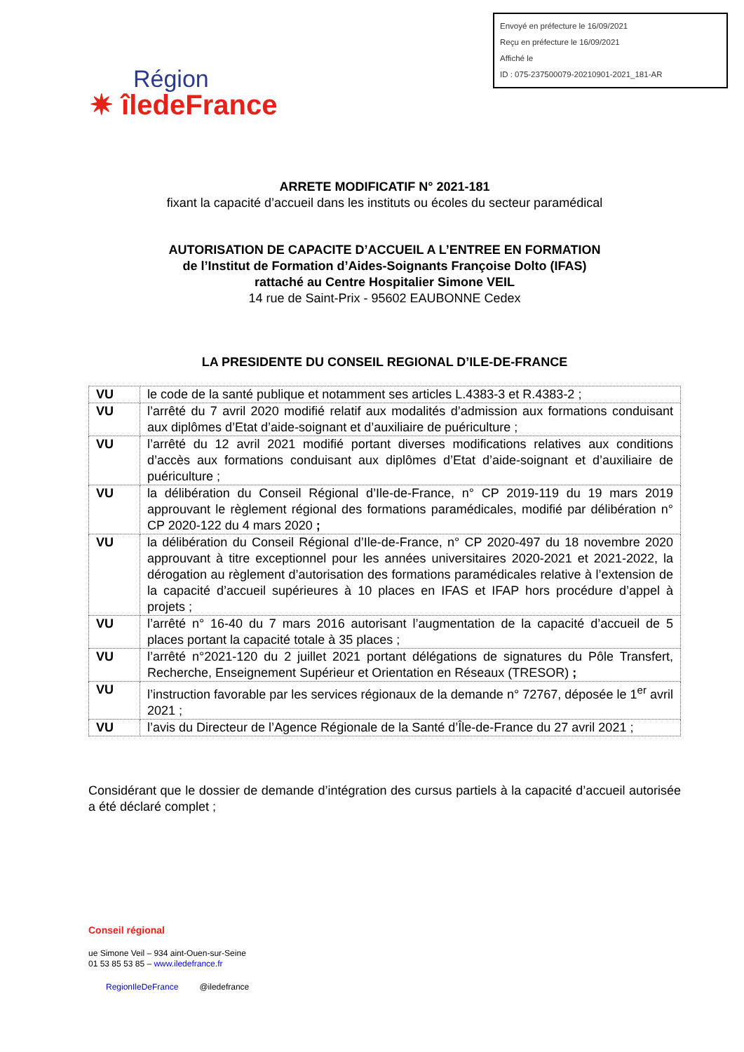Envoyé en préfecture le 16/09/2021
Reçu en préfecture le 16/09/2021
Affiché le
ID : 075-237500079-20210901-2021_181-AR
Région
✷ îledeFrance
ARRETE MODIFICATIF N° 2021-181
fixant la capacité d’accueil dans les instituts ou écoles du secteur paramédical
AUTORISATION DE CAPACITE D’ACCUEIL A L’ENTREE EN FORMATION
de l’Institut de Formation d’Aides-Soignants Françoise Dolto (IFAS)
rattaché au Centre Hospitalier Simone VEIL
14 rue de Saint-Prix - 95602 EAUBONNE Cedex
LA PRESIDENTE DU CONSEIL REGIONAL D’ILE-DE-FRANCE
| VU | le code de la santé publique et notamment ses articles L.4383-3 et R.4383-2 ; |
| VU | l’arrêté du 7 avril 2020 modifié relatif aux modalités d’admission aux formations conduisant aux diplômes d’Etat d’aide-soignant et d’auxiliaire de puériculture ; |
| VU | l’arrêté du 12 avril 2021 modifié portant diverses modifications relatives aux conditions d’accès aux formations conduisant aux diplômes d’Etat d’aide-soignant et d’auxiliaire de puériculture ; |
| VU | la délibération du Conseil Régional d’Ile-de-France, n° CP 2019-119 du 19 mars 2019 approuvant le règlement régional des formations paramédicales, modifié par délibération n° CP 2020-122 du 4 mars 2020 ; |
| VU | la délibération du Conseil Régional d’Ile-de-France, n° CP 2020-497 du 18 novembre 2020 approuvant à titre exceptionnel pour les années universitaires 2020-2021 et 2021-2022, la dérogation au règlement d’autorisation des formations paramédicales relative à l’extension de la capacité d’accueil supérieures à 10 places en IFAS et IFAP hors procédure d’appel à projets ; |
| VU | l’arrêté n° 16-40 du 7 mars 2016 autorisant l’augmentation de la capacité d’accueil de 5 places portant la capacité totale à 35 places ; |
| VU | l’arrêté n°2021-120 du 2 juillet 2021 portant délégations de signatures du Pôle Transfert, Recherche, Enseignement Supérieur et Orientation en Réseaux (TRESOR) ; |
| VU | l’instruction favorable par les services régionaux de la demande n° 72767, déposée le 1<sup>er</sup> avril 2021 ; |
| VU | l’avis du Directeur de l’Agence Régionale de la Santé d’Île-de-France du 27 avril 2021 ; |
Considérant que le dossier de demande d’intégration des cursus partiels à la capacité d’accueil autorisée a été déclaré complet ;
Conseil régional
ue Simone Veil – 934 aint-Ouen-sur-Seine
01 53 85 53 85 – www.iledefrance.fr
RegionIleDeFrance @iledefrance